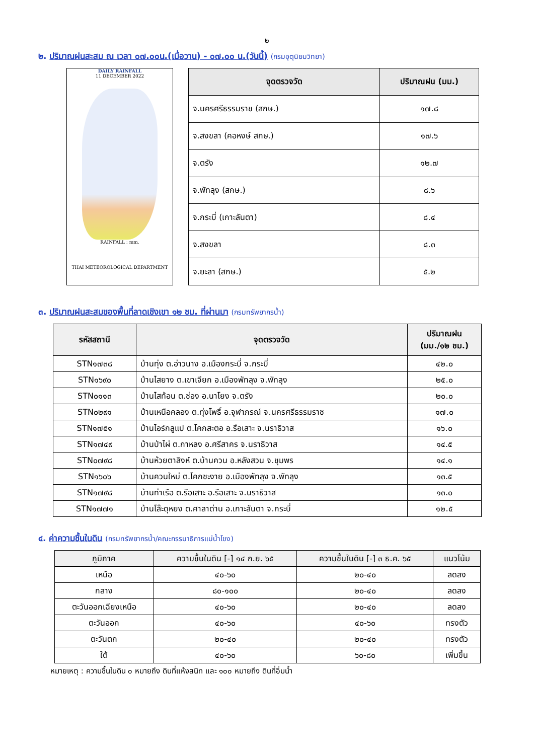๒
๒. ปริมาณฝนสะสม ณ เวลา ๐๗.๐๐น.(เมื่อวาน) - ๐๗.๐๐ น.(วันนี้) (กรมอุตุนิยมวิทยา)
DAILY RAINFALL
11 DECEMBER 2022
RAINFALL : mm.
THAI METEOROLOGICAL DEPARTMENT
| จุดตรวจวัด | ปริมาณฝน (มม.) |
| --- | --- |
| จ.นครศรีธรรมราช (สกษ.) | ๑๗.๘ |
| จ.สงขลา (คอหงษ์ สกษ.) | ๑๗.๖ |
| จ.ตรัง | ๑๒.๗ |
| จ.พัทลุง (สกษ.) | ๘.๖ |
| จ.กระบี่ (เกาะลันตา) | ๘.๔ |
| จ.สงขลา | ๘.๓ |
| จ.ยะลา (สกษ.) | ๕.๒ |
๓. ปริมาณฝนสะสมของพื้นที่ลาดเชิงเขา ๑๒ ชม. ที่ผ่านมา (กรมทรัพยากรน้ำ)
| รหัสสถานี | จุดตรวจวัด | ปริมาณฝน (มม./๑๒ ชม.) |
| --- | --- | --- |
| STN๑๗๓๘ | บ้านทุ่ง ต.อ่าวนาง อ.เมืองกระบี่ จ.กระบี่ | ๔๒.๐ |
| STN๑๖๙๐ | บ้านไสยาง ต.เขาเจียก อ.เมืองพัทลุง จ.พัทลุง | ๒๕.๐ |
| STN๐๑๑๓ | บ้านไสท้อน ต.ช่อง อ.นาโยง จ.ตรัง | ๒๐.๐ |
| STN๐๒๙๑ | บ้านเหนือคลอง ต.ทุ่งโพธิ์ อ.จุฬาภรณ์ จ.นครศรีธรรมราช | ๑๗.๐ |
| STN๑๗๕๑ | บ้านไอร์กลูแป ต.โคกสะตอ อ.รือเสาะ จ.นราธิวาส | ๑๖.๐ |
| STN๑๗๔๙ | บ้านป่าไผ่ ต.กาหลง อ.ศรีสาคร จ.นราธิวาส | ๑๔.๕ |
| STN๐๗๙๘ | บ้านห้วยตาสิงห์ ต.บ้านควน อ.หลังสวน จ.ชุมพร | ๑๔.๑ |
| STN๑๖๐๖ | บ้านควนใหม่ ต.โคกชะงาย อ.เมืองพัทลุง จ.พัทลุง | ๑๓.๕ |
| STN๑๗๙๘ | บ้านท่าเรือ ต.รือเสาะ อ.รือเสาะ จ.นราธิวาส | ๑๓.๐ |
| STN๑๗๗๑ | บ้านโล๊ะดุหยง ต.ศาลาด่าน อ.เกาะลันตา จ.กระบี่ | ๑๒.๕ |
๔. ค่าความชื้นในดิน (กรมทรัพยากรน้ำ/คณะกรรมาธิการแม่น้ำโขง)
| ภูมิภาค | ความชื้นในดิน [-] ๑๔ ก.ย. ๖๕ | ความชื้นในดิน [-] ๓ ธ.ค. ๖๕ | แนวโน้ม |
| --- | --- | --- | --- |
| เหนือ | ๔๐-๖๐ | ๒๐-๔๐ | ลดลง |
| กลาง | ๘๐-๑๐๐ | ๒๐-๔๐ | ลดลง |
| ตะวันออกเฉียงเหนือ | ๔๐-๖๐ | ๒๐-๔๐ | ลดลง |
| ตะวันออก | ๔๐-๖๐ | ๔๐-๖๐ | ทรงตัว |
| ตะวันตก | ๒๐-๔๐ | ๒๐-๔๐ | ทรงตัว |
| ใต้ | ๔๐-๖๐ | ๖๐-๘๐ | เพิ่มขึ้น |
หมายเหตุ : ความชื้นในดิน ๐ หมายถึง ดินที่แห้งสนิท และ ๑๐๐ หมายถึง ดินที่อิ่มน้ำ